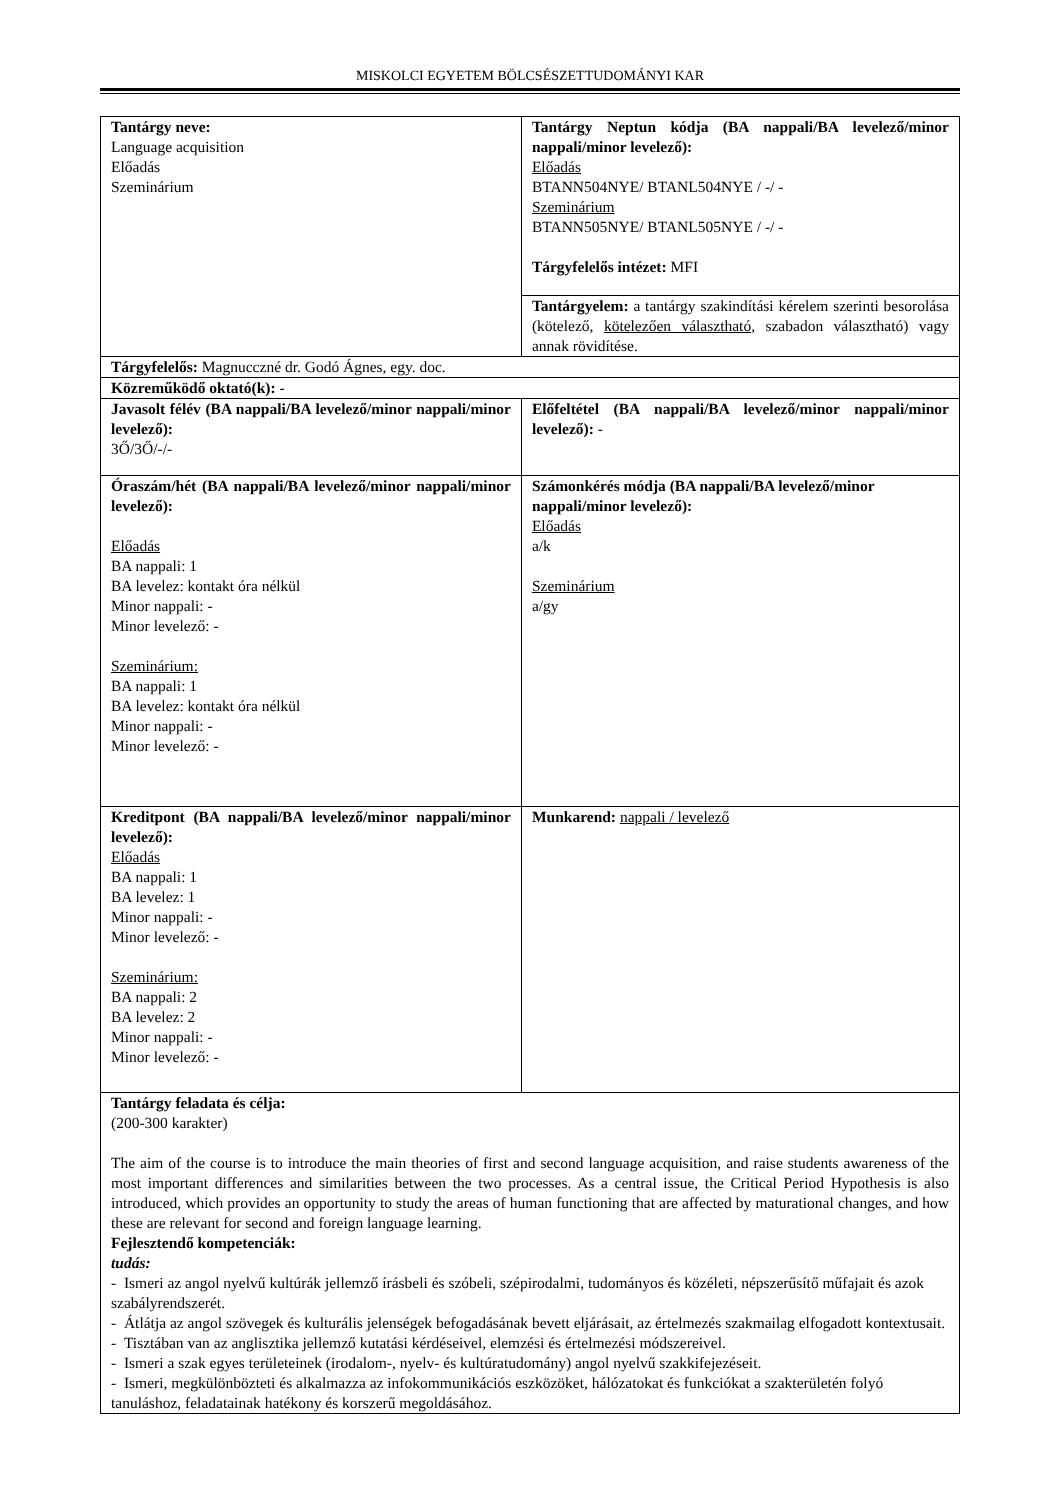MISKOLCI EGYETEM BÖLCSÉSZETTUDOMÁNYI KAR
| Tantárgy neve: Language acquisition Előadás Szeminárium | Tantárgy Neptun kódja (BA nappali/BA levelező/minor nappali/minor levelező): Előadás BTANN504NYE/ BTANL504NYE / -/ - Szeminárium BTANN505NYE/ BTANL505NYE / -/ - Tárgyfelelős intézet: MFI |
| | Tantárgyelem: a tantárgy szakindítási kérelem szerinti besorolása (kötelező, kötelezően választható , szabadon választható) vagy annak rövidítése. |
| Tárgyfelelős: Magnucczné dr. Godó Ágnes, egy. doc. | |
| Közreműködő oktató(k): - | |
| Javasolt félév (BA nappali/BA levelező/minor nappali/minor levelező): 3Ő/3Ő/-/- | Előfeltétel (BA nappali/BA levelező/minor nappali/minor levelező): - |
| Óraszám/hét (BA nappali/BA levelező/minor nappali/minor levelező): Előadás BA nappali: 1 BA levelez: kontakt óra nélkül Minor nappali: - Minor levelező: - Szeminárium: BA nappali: 1 BA levelez: kontakt óra nélkül Minor nappali: - Minor levelező: - | Számonkérés módja (BA nappali/BA levelező/minor nappali/minor levelező): Előadás a/k Szeminárium a/gy |
| Kreditpont (BA nappali/BA levelező/minor nappali/minor levelező): Előadás BA nappali: 1 BA levelez: 1 Minor nappali: - Minor levelező: - Szeminárium: BA nappali: 2 BA levelez: 2 Minor nappali: - Minor levelező: - | Munkarend: nappali / levelező |
| Tantárgy feladata és célja: (200-300 karakter) The aim of the course is to introduce the main theories of first and second language acquisition, and raise students awareness of the most important differences and similarities between the two processes. As a central issue, the Critical Period Hypothesis is also introduced, which provides an opportunity to study the areas of human functioning that are affected by maturational changes, and how these are relevant for second and foreign language learning. Fejlesztendő kompetenciák: tudás: - Ismeri az angol nyelvű kultúrák jellemző írásbeli és szóbeli, szépirodalmi, tudományos és közéleti, népszerűsítő műfajait és azok szabályrendszerét. - Átlátja az angol szövegek és kulturális jelenségek befogadásának bevett eljárásait, az értelmezés szakmailag elfogadott kontextusait. - Tisztában van az anglisztika jellemző kutatási kérdéseivel, elemzési és értelmezési módszereivel. - Ismeri a szak egyes területeinek (irodalom-, nyelv- és kultúratudomány) angol nyelvű szakkifejezéseit. - Ismeri, megkülönbözteti és alkalmazza az infokommunikációs eszközöket, hálózatokat és funkciókat a szakterületén folyó tanuláshoz, feladatainak hatékony és korszerű megoldásához. | |